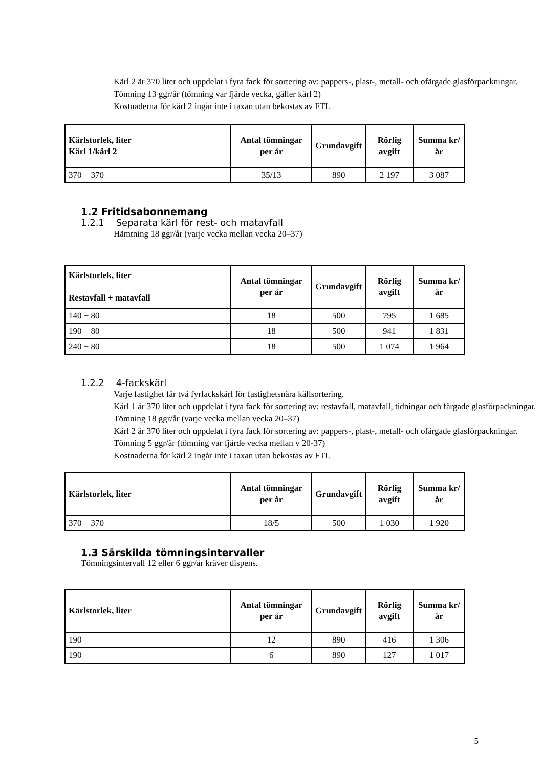Kärl 2 är 370 liter och uppdelat i fyra fack för sortering av: pappers-, plast-, metall- och ofärgade glasförpackningar.
Tömning 13 ggr/år (tömning var fjärde vecka, gäller kärl 2)
Kostnaderna för kärl 2 ingår inte i taxan utan bekostas av FTI.
| Kärlstorlek, liter Kärl 1/kärl 2 | Antal tömningar per år | Grundavgift | Rörlig avgift | Summa kr/år |
| --- | --- | --- | --- | --- |
| 370 + 370 | 35/13 | 890 | 2 197 | 3 087 |
1.2 Fritidsabonnemang
1.2.1 Separata kärl för rest- och matavfall
Hämtning 18 ggr/år (varje vecka mellan vecka 20–37)
| Kärlstorlek, liter Restavfall + matavfall | Antal tömningar per år | Grundavgift | Rörlig avgift | Summa kr/år |
| --- | --- | --- | --- | --- |
| 140 + 80 | 18 | 500 | 795 | 1 685 |
| 190 + 80 | 18 | 500 | 941 | 1 831 |
| 240 + 80 | 18 | 500 | 1 074 | 1 964 |
1.2.2 4-fackskärl
Varje fastighet får två fyrfackskärl för fastighetsnära källsortering.
Kärl 1 är 370 liter och uppdelat i fyra fack för sortering av: restavfall, matavfall, tidningar och färgade glasförpackningar.
Tömning 18 ggr/år (varje vecka mellan vecka 20–37)
Kärl 2 är 370 liter och uppdelat i fyra fack för sortering av: pappers-, plast-, metall- och ofärgade glasförpackningar.
Tömning 5 ggr/år (tömning var fjärde vecka mellan v 20-37)
Kostnaderna för kärl 2 ingår inte i taxan utan bekostas av FTI.
| Kärlstorlek, liter | Antal tömningar per år | Grundavgift | Rörlig avgift | Summa kr/år |
| --- | --- | --- | --- | --- |
| 370 + 370 | 18/5 | 500 | 1 030 | 1 920 |
1.3 Särskilda tömningsintervaller
Tömningsintervall 12 eller 6 ggr/år kräver dispens.
| Kärlstorlek, liter | Antal tömningar per år | Grundavgift | Rörlig avgift | Summa kr/år |
| --- | --- | --- | --- | --- |
| 190 | 12 | 890 | 416 | 1 306 |
| 190 | 6 | 890 | 127 | 1 017 |
5